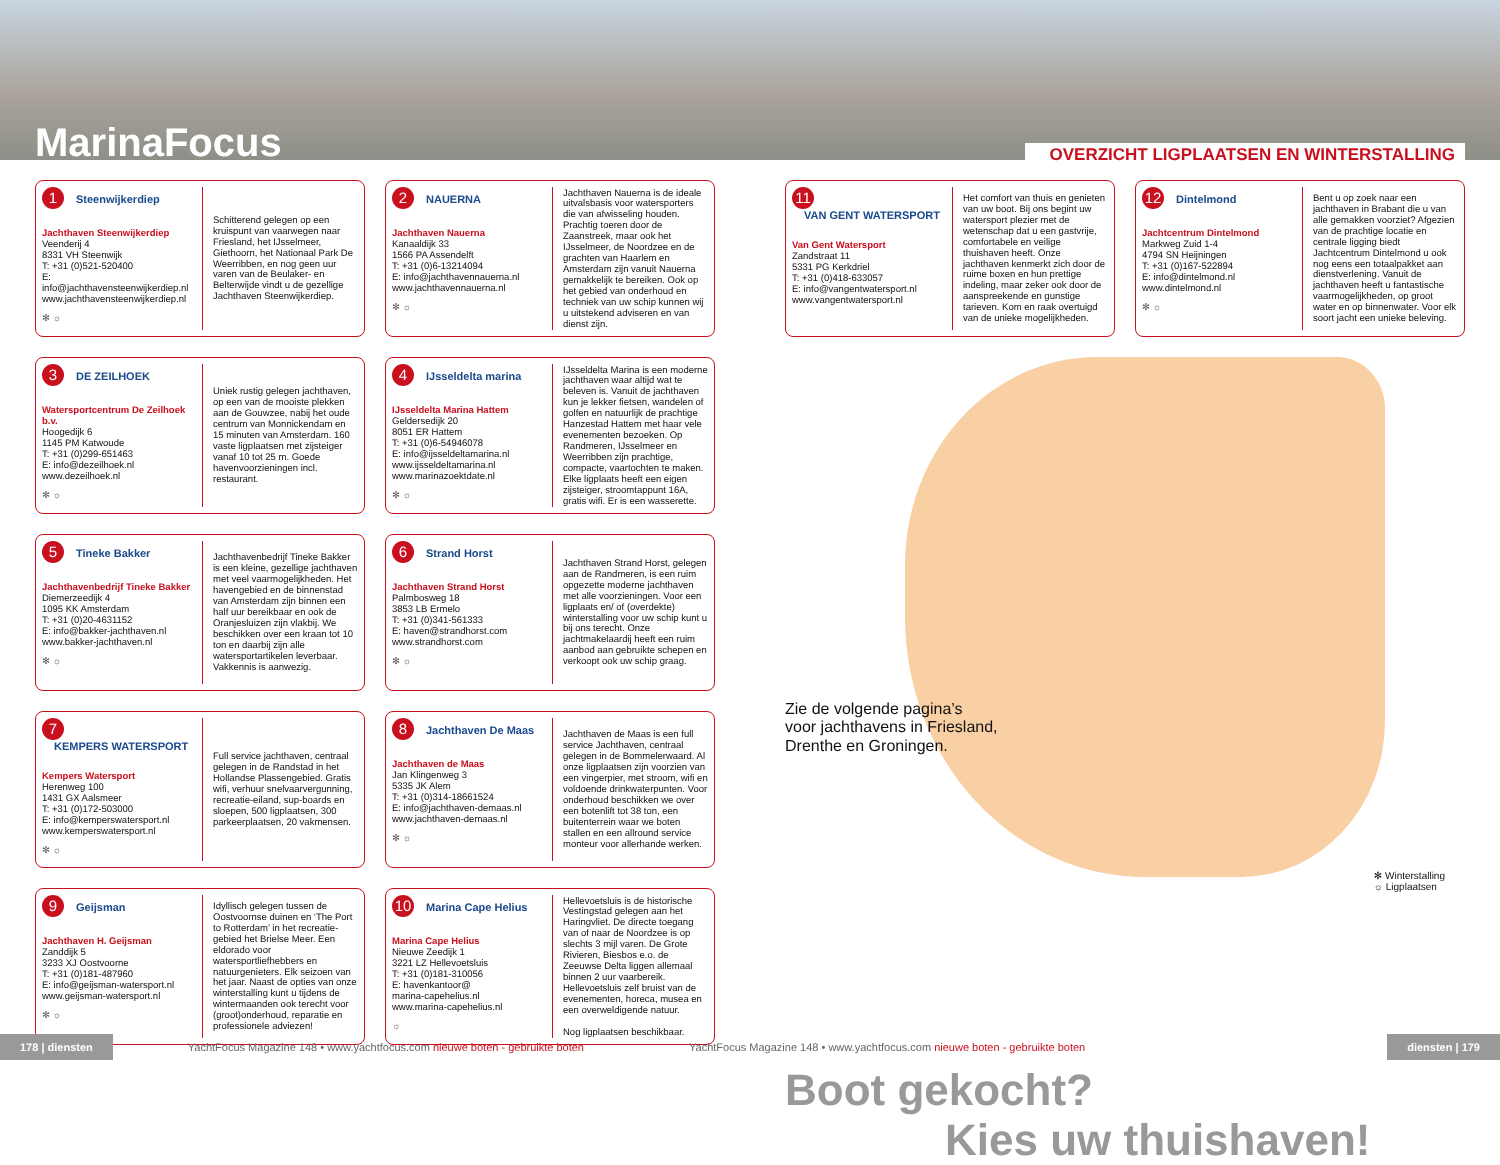MarinaFocus
OVERZICHT LIGPLAATSEN EN WINTERSTALLING
1 Steenwijkerdiep
Jachthaven Steenwijkerdiep
Veenderij 4
8331 VH Steenwijk
T: +31 (0)521-520400
E: info@jachthavensteenwijkerdiep.nl
www.jachthavensteenwijkerdiep.nl
✻ ☼
Schitterend gelegen op een kruispunt van vaarwegen naar Friesland, het IJsselmeer, Giethoorn, het Nationaal Park De Weerribben, en nog geen uur varen van de Beulaker- en Belterwijde vindt u de gezellige Jachthaven Steenwijkerdiep.
2 NAUERNA
Jachthaven Nauerna
Kanaaldijk 33
1566 PA Assendelft
T: +31 (0)6-13214094
E: info@jachthavennauerna.nl
www.jachthavennauerna.nl
✻ ☼
Jachthaven Nauerna is de ideale uitvalsbasis voor watersporters die van afwisseling houden. Prachtig toeren door de Zaanstreek, maar ook het IJsselmeer, de Noordzee en de grachten van Haarlem en Amsterdam zijn vanuit Nauerna gemakkelijk te bereiken. Ook op het gebied van onderhoud en techniek van uw schip kunnen wij u uitstekend adviseren en van dienst zijn.
3 DE ZEILHOEK
Watersportcentrum De Zeilhoek b.v.
Hoogedijk 6
1145 PM Katwoude
T: +31 (0)299-651463
E: info@dezeilhoek.nl
www.dezeilhoek.nl
✻ ☼
Uniek rustig gelegen jachthaven, op een van de mooiste plekken aan de Gouwzee, nabij het oude centrum van Monnickendam en 15 minuten van Amsterdam. 160 vaste ligplaatsen met zijsteiger vanaf 10 tot 25 m. Goede havenvoorzieningen incl. restaurant.
4 IJsseldelta marina
IJsseldelta Marina Hattem
Geldersedijk 20
8051 ER Hattem
T: +31 (0)6-54946078
E: info@ijsseldeltamarina.nl
www.ijsseldeltamarina.nl
www.marinazoektdate.nl
✻ ☼
IJsseldelta Marina is een moderne jachthaven waar altijd wat te beleven is. Vanuit de jachthaven kun je lekker fietsen, wandelen of golfen en natuurlijk de prachtige Hanzestad Hattem met haar vele evenementen bezoeken. Op Randmeren, IJsselmeer en Weerribben zijn prachtige, compacte, vaartochten te maken. Elke ligplaats heeft een eigen zijsteiger, stroomtappunt 16A, gratis wifi. Er is een wasserette.
5 Tineke Bakker
Jachthavenbedrijf Tineke Bakker
Diemerzeedijk 4
1095 KK Amsterdam
T: +31 (0)20-4631152
E: info@bakker-jachthaven.nl
www.bakker-jachthaven.nl
✻ ☼
Jachthavenbedrijf Tineke Bakker is een kleine, gezellige jachthaven met veel vaarmogelijkheden. Het havengebied en de binnenstad van Amsterdam zijn binnen een half uur bereikbaar en ook de Oranjesluizen zijn vlakbij. We beschikken over een kraan tot 10 ton en daarbij zijn alle watersportartikelen leverbaar. Vakkennis is aanwezig.
6 Strand Horst
Jachthaven Strand Horst
Palmbosweg 18
3853 LB Ermelo
T: +31 (0)341-561333
E: haven@strandhorst.com
www.strandhorst.com
✻ ☼
Jachthaven Strand Horst, gelegen aan de Randmeren, is een ruim opgezette moderne jachthaven met alle voorzieningen. Voor een ligplaats en/ of (overdekte) winterstalling voor uw schip kunt u bij ons terecht. Onze jachtmakelaardij heeft een ruim aanbod aan gebruikte schepen en verkoopt ook uw schip graag.
7 KEMPERS WATERSPORT
Kempers Watersport
Herenweg 100
1431 GX Aalsmeer
T: +31 (0)172-503000
E: info@kemperswatersport.nl
www.kemperswatersport.nl
✻ ☼
Full service jachthaven, centraal gelegen in de Randstad in het Hollandse Plassengebied. Gratis wifi, verhuur snelvaarvergunning, recreatie-eiland, sup-boards en sloepen, 500 ligplaatsen, 300 parkeerplaatsen, 20 vakmensen.
8 Jachthaven De Maas
Jachthaven de Maas
Jan Klingenweg 3
5335 JK Alem
T: +31 (0)314-18661524
E: info@jachthaven-demaas.nl
www.jachthaven-demaas.nl
✻ ☼
Jachthaven de Maas is een full service Jachthaven, centraal gelegen in de Bommelerwaard. Al onze ligplaatsen zijn voorzien van een vingerpier, met stroom, wifi en voldoende drinkwaterpunten. Voor onderhoud beschikken we over een botenlift tot 38 ton, een buitenterrein waar we boten stallen en een allround service monteur voor allerhande werken.
9 Geijsman
Jachthaven H. Geijsman
Zanddijk 5
3233 XJ Oostvoorne
T: +31 (0)181-487960
E: info@geijsman-watersport.nl
www.geijsman-watersport.nl
✻ ☼
Idyllisch gelegen tussen de Oostvoornse duinen en ‘The Port to Rotterdam’ in het recreatie-gebied het Brielse Meer. Een eldorado voor watersportliefhebbers en natuurgenieters. Elk seizoen van het jaar. Naast de opties van onze winterstalling kunt u tijdens de wintermaanden ook terecht voor (groot)onderhoud, reparatie en professionele adviezen!
10 Marina Cape Helius
Marina Cape Helius
Nieuwe Zeedijk 1
3221 LZ Hellevoetsluis
T: +31 (0)181-310056
E: havenkantoor@
marina-capehelius.nl
www.marina-capehelius.nl
☼
Hellevoetsluis is de historische Vestingstad gelegen aan het Haringvliet. De directe toegang van of naar de Noordzee is op slechts 3 mijl varen. De Grote Rivieren, Biesbos e.o. de Zeeuwse Delta liggen allemaal binnen 2 uur vaarbereik. Hellevoetsluis zelf bruist van de evenementen, horeca, musea en een overweldigende natuur.
Nog ligplaatsen beschikbaar.
11 VAN GENT WATERSPORT
Van Gent Watersport
Zandstraat 11
5331 PG Kerkdriel
T: +31 (0)418-633057
E: info@vangentwatersport.nl
www.vangentwatersport.nl
Het comfort van thuis en genieten van uw boot. Bij ons begint uw watersport plezier met de wetenschap dat u een gastvrije, comfortabele en veilige thuishaven heeft. Onze jachthaven kenmerkt zich door de ruime boxen en hun prettige indeling, maar zeker ook door de aanspreekende en gunstige tarieven. Kom en raak overtuigd van de unieke mogelijkheden.
12 Dintelmond
Jachtcentrum Dintelmond
Markweg Zuid 1-4
4794 SN Heijningen
T: +31 (0)167-522894
E: info@dintelmond.nl
www.dintelmond.nl
✻ ☼
Bent u op zoek naar een jachthaven in Brabant die u van alle gemakken voorziet? Afgezien van de prachtige locatie en centrale ligging biedt Jachtcentrum Dintelmond u ook nog eens een totaalpakket aan dienstverlening. Vanuit de jachthaven heeft u fantastische vaarmogelijkheden, op groot water en op binnenwater. Voor elk soort jacht een unieke beleving.
Zie de volgende pagina’s
voor jachthavens in Friesland,
Drenthe en Groningen.
✻ Winterstalling
☼ Ligplaatsen
Boot gekocht?
Kies uw thuishaven!
178 | diensten YachtFocus Magazine 148 • www.yachtfocus.com nieuwe boten - gebruikte boten YachtFocus Magazine 148 • www.yachtfocus.com nieuwe boten - gebruikte boten diensten | 179